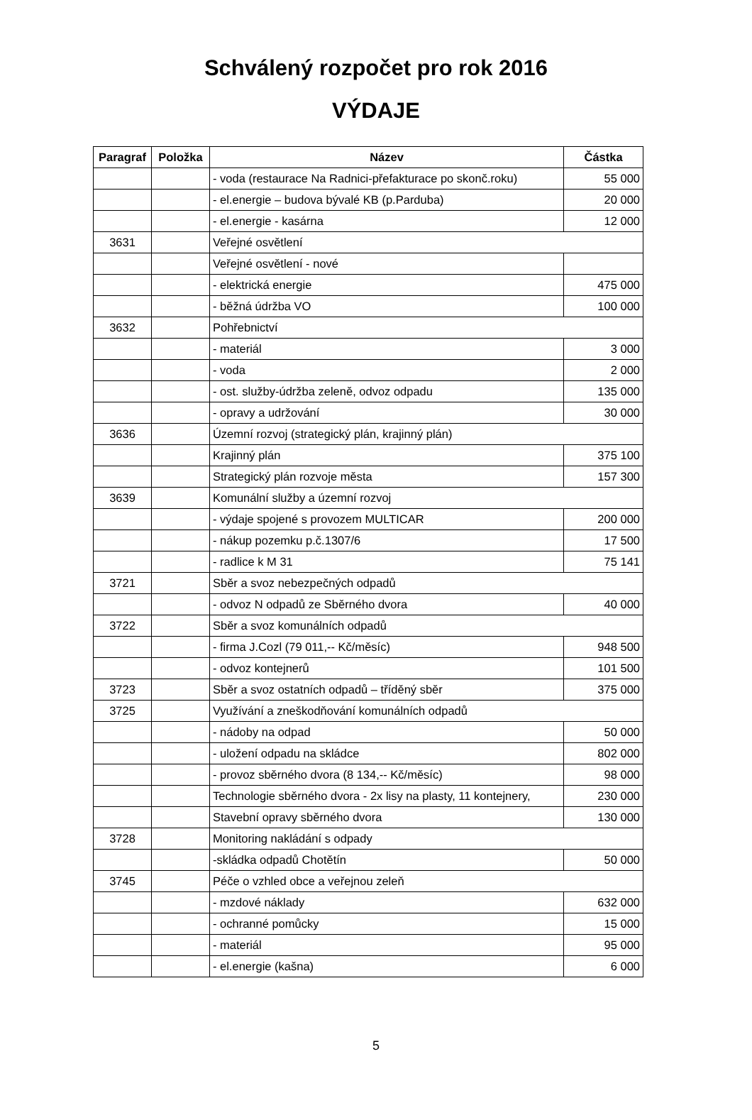Schválený rozpočet pro rok 2016
VÝDAJE
| Paragraf | Položka | Název | Částka |
| --- | --- | --- | --- |
| | | - voda (restaurace Na Radnici-přefakturace po skonč.roku) | 55 000 |
| | | - el.energie – budova bývalé KB (p.Parduba) | 20 000 |
| | | - el.energie - kasárna | 12 000 |
| 3631 | | Veřejné osvětlení | |
| | | Veřejné osvětlení - nové | |
| | | - elektrická energie | 475 000 |
| | | - běžná údržba VO | 100 000 |
| 3632 | | Pohřebnictví | |
| | | - materiál | 3 000 |
| | | - voda | 2 000 |
| | | - ost. služby-údržba zeleně, odvoz odpadu | 135 000 |
| | | - opravy a udržování | 30 000 |
| 3636 | | Územní rozvoj (strategický plán, krajinný plán) | |
| | | Krajinný plán | 375 100 |
| | | Strategický plán rozvoje města | 157 300 |
| 3639 | | Komunální služby a územní rozvoj | |
| | | - výdaje spojené s provozem MULTICAR | 200 000 |
| | | - nákup pozemku p.č.1307/6 | 17 500 |
| | | - radlice k M 31 | 75 141 |
| 3721 | | Sběr a svoz nebezpečných odpadů | |
| | | - odvoz N odpadů ze Sběrného dvora | 40 000 |
| 3722 | | Sběr a svoz komunálních odpadů | |
| | | - firma J.Cozl (79 011,-- Kč/měsíc) | 948 500 |
| | | - odvoz kontejnerů | 101 500 |
| 3723 | | Sběr a svoz ostatních odpadů – tříděný sběr | 375 000 |
| 3725 | | Využívání a zneškodňování komunálních odpadů | |
| | | - nádoby na odpad | 50 000 |
| | | - uložení odpadu na skládce | 802 000 |
| | | - provoz sběrného dvora (8 134,-- Kč/měsíc) | 98 000 |
| | | Technologie sběrného dvora - 2x lisy na plasty, 11 kontejnery, | 230 000 |
| | | Stavební opravy sběrného dvora | 130 000 |
| 3728 | | Monitoring nakládání s odpady | |
| | | -skládka odpadů Chotětín | 50 000 |
| 3745 | | Péče o vzhled obce a veřejnou zeleň | |
| | | - mzdové náklady | 632 000 |
| | | - ochranné pomůcky | 15 000 |
| | | - materiál | 95 000 |
| | | - el.energie (kašna) | 6 000 |
5